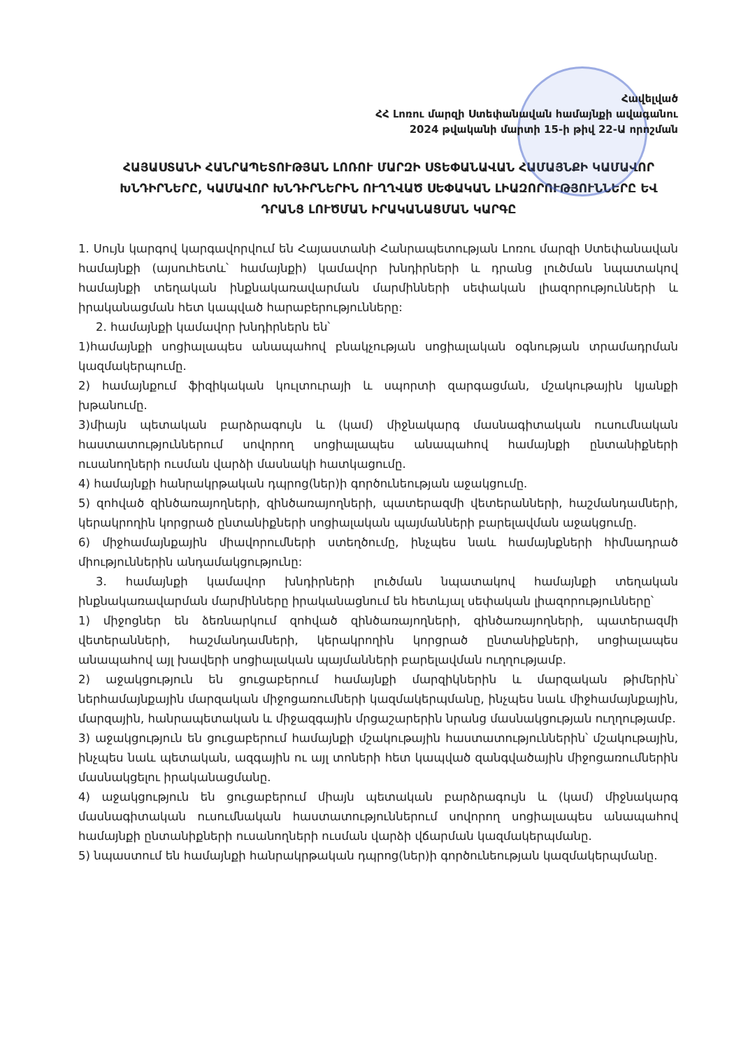Հավելված
ՀՀ Լոռու մարզի Ստեփանավան համայնքի ավագանու
2024 թվականի մարտի 15-ի թիվ 22-Ա որոշման
ՀԱՅԱՍՏԱՆԻ ՀԱՆՐԱՊԵՏՈՒԹՅԱՆ ԼՈՌՈՒ ՄԱՐԶԻ ՍՏԵՓԱՆԱՎԱՆ ՀԱՄԱՅՆՔԻ ԿԱՄԱՎՈՐ ԽՆԴԻՐՆԵՐԸ, ԿԱՄԱՎՈՐ ԽՆԴԻՐՆԵՐԻՆ ՈՒՂՂՎԱԾ ՍԵՓԱԿԱՆ ԼԻԱԶՈՐՈՒԹՅՈՒՆՆԵՐԸ ԵՎ ԴՐԱՆՑ ԼՈՒԾՄԱՆ ԻՐԱԿԱՆԱՑՄԱՆ ԿԱՐԳԸ
1. Սույն կարգով կարգավորվում են Հայաստանի Հանրապետության Լոռու մարզի Ստեփանավան համայնքի (այսուհետև՝ համայնքի) կամավոր խնդիրների և դրանց լուծման նպատակով համայնքի տեղական ինքնակառավարման մարմինների սեփական լիազորությունների և իրականացման հետ կապված հարաբերությունները:
2. համայնքի կամավոր խնդիրներն են՝
1)համայնքի սոցիալապես անապահով բնակչության սոցիալական օգնության տրամադրման կազմակերպումը.
2) համայնքում ֆիզիկական կուլտուրայի և սպորտի զարգացման, մշակութային կյանքի խթանումը.
3)միայն պետական բարձրագույն և (կամ) միջնակարգ մասնագիտական ուսումնական հաստատություններում սովորող սոցիալապես անապահով համայնքի ընտանիքների ուսանողների ուսման վարձի մասնակի հատկացումը.
4) համայնքի հանրակրթական դպրոց(ներ)ի գործունեության աջակցումը.
5) զոհված զինծառայողների, զինծառայողների, պատերազմի վետերանների, հաշմանդամների, կերակրողին կորցրած ընտանիքների սոցիալական պայմանների բարելավման աջակցումը.
6) միջհամայնքային միավորումների ստեղծումը, ինչպես նաև համայնքների հիմնադրած միություններին անդամակցությունը:
3. համայնքի կամավոր խնդիրների լուծման նպատակով համայնքի տեղական ինքնակառավարման մարմինները իրականացնում են հետևյալ սեփական լիազորությունները՝
1) միջոցներ են ձեռնարկում զոհված զինծառայողների, զինծառայողների, պատերազմի վետերանների, հաշմանդամների, կերակրողին կորցրած ընտանիքների, սոցիալապես անապահով այլ խավերի սոցիալական պայմանների բարելավման ուղղությամբ.
2) աջակցություն են ցուցաբերում համայնքի մարզիկներին և մարզական թիմերին՝ ներհամայնքային մարզական միջոցառումների կազմակերպմանը, ինչպես նաև միջհամայնքային, մարզային, հանրապետական և միջազգային մրցաշարերին նրանց մասնակցության ուղղությամբ.
3) աջակցություն են ցուցաբերում համայնքի մշակութային հաստատություններին՝ մշակութային, ինչպես նաև պետական, ազգային ու այլ տոների հետ կապված զանգվածային միջոցառումներին մասնակցելու իրականացմանը.
4) աջակցություն են ցուցաբերում միայն պետական բարձրագույն և (կամ) միջնակարգ մասնագիտական ուսումնական հաստատություններում սովորող սոցիալապես անապահով համայնքի ընտանիքների ուսանողների ուսման վարձի վճարման կազմակերպմանը.
5) նպաստում են համայնքի հանրակրթական դպրոց(ներ)ի գործունեության կազմակերպմանը.